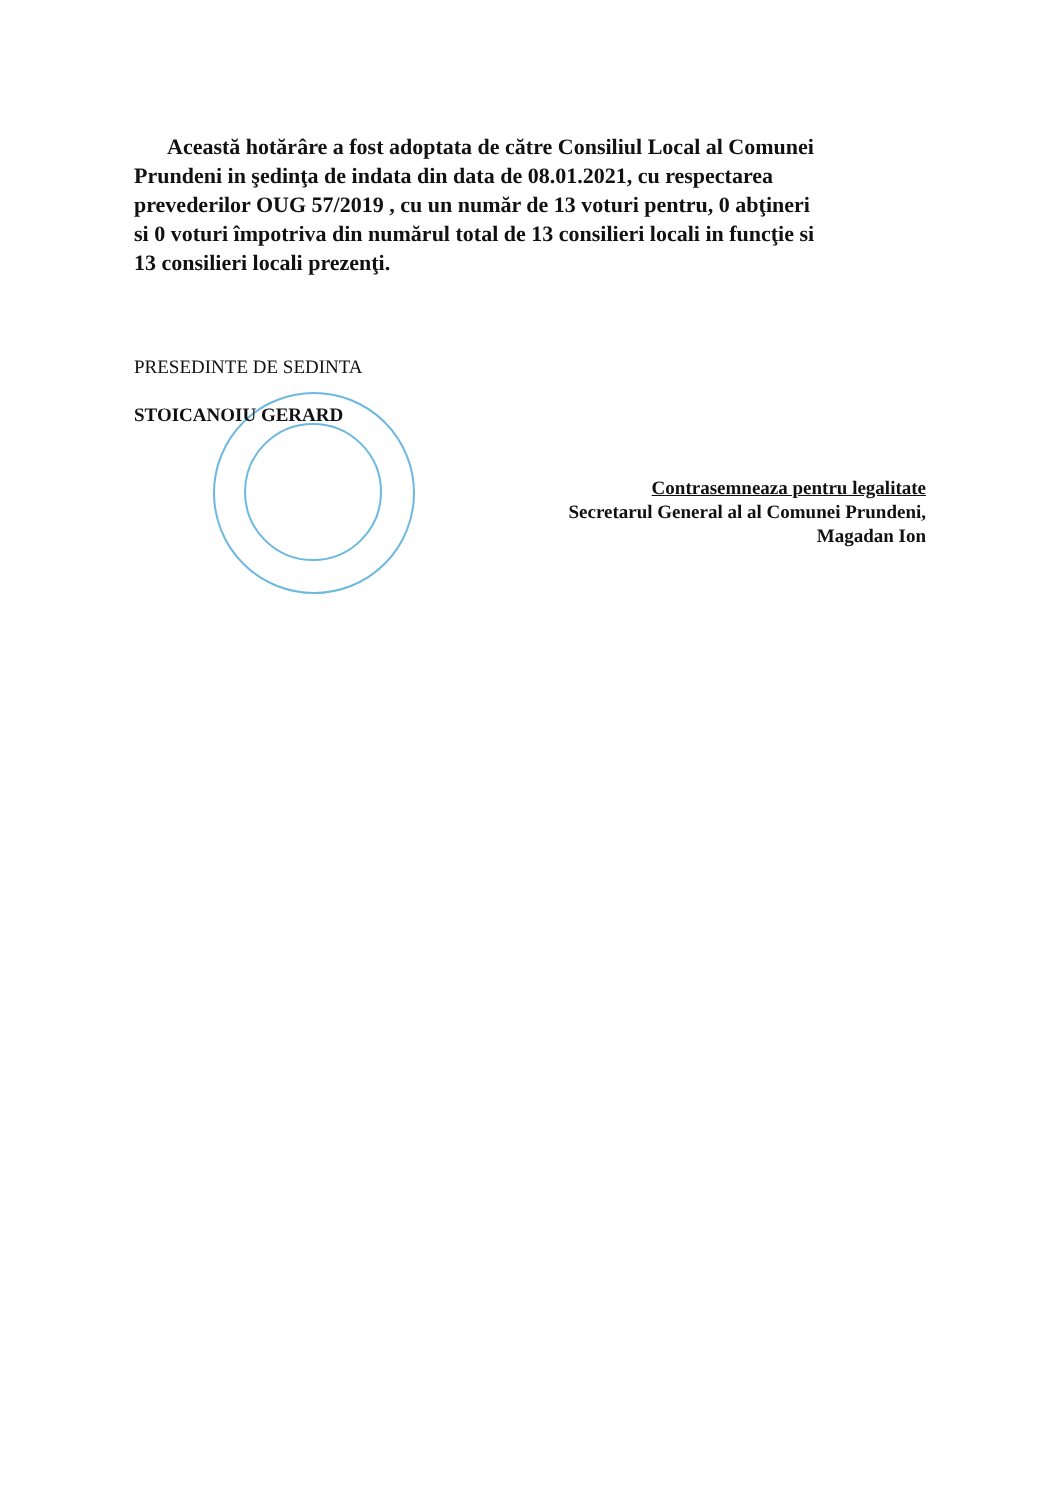Această hotărâre a fost adoptata de către Consiliul Local al Comunei Prundeni in şedinţa de indata din data de 08.01.2021, cu respectarea prevederilor OUG 57/2019 , cu un număr de 13 voturi pentru, 0 abţineri si 0 voturi împotriva din numărul total de 13 consilieri locali in funcţie si 13 consilieri locali prezenţi.
PRESEDINTE DE SEDINTA
STOICANOIU GERARD
Contrasemneaza pentru legalitate
Secretarul General al al Comunei Prundeni,
Magadan Ion